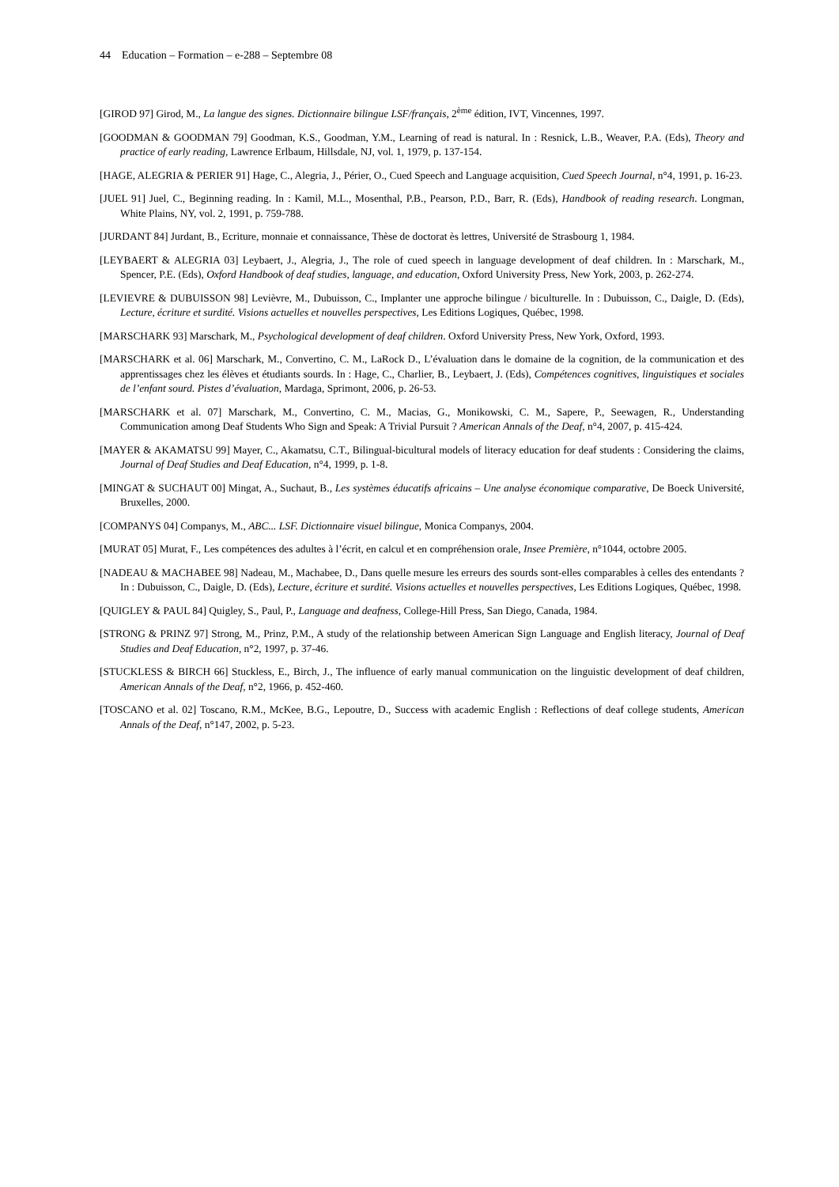44 Education – Formation – e-288 – Septembre 08
[GIROD 97] Girod, M., La langue des signes. Dictionnaire bilingue LSF/français, 2<sup>ème</sup> édition, IVT, Vincennes, 1997.
[GOODMAN & GOODMAN 79] Goodman, K.S., Goodman, Y.M., Learning of read is natural. In : Resnick, L.B., Weaver, P.A. (Eds), Theory and practice of early reading, Lawrence Erlbaum, Hillsdale, NJ, vol. 1, 1979, p. 137-154.
[HAGE, ALEGRIA & PERIER 91] Hage, C., Alegria, J., Périer, O., Cued Speech and Language acquisition, Cued Speech Journal, n°4, 1991, p. 16-23.
[JUEL 91] Juel, C., Beginning reading. In : Kamil, M.L., Mosenthal, P.B., Pearson, P.D., Barr, R. (Eds), Handbook of reading research. Longman, White Plains, NY, vol. 2, 1991, p. 759-788.
[JURDANT 84] Jurdant, B., Ecriture, monnaie et connaissance, Thèse de doctorat ès lettres, Université de Strasbourg 1, 1984.
[LEYBAERT & ALEGRIA 03] Leybaert, J., Alegria, J., The role of cued speech in language development of deaf children. In : Marschark, M., Spencer, P.E. (Eds), Oxford Handbook of deaf studies, language, and education, Oxford University Press, New York, 2003, p. 262-274.
[LEVIEVRE & DUBUISSON 98] Levièvre, M., Dubuisson, C., Implanter une approche bilingue / biculturelle. In : Dubuisson, C., Daigle, D. (Eds), Lecture, écriture et surdité. Visions actuelles et nouvelles perspectives, Les Editions Logiques, Québec, 1998.
[MARSCHARK 93] Marschark, M., Psychological development of deaf children. Oxford University Press, New York, Oxford, 1993.
[MARSCHARK et al. 06] Marschark, M., Convertino, C. M., LaRock D., L’évaluation dans le domaine de la cognition, de la communication et des apprentissages chez les élèves et étudiants sourds. In : Hage, C., Charlier, B., Leybaert, J. (Eds), Compétences cognitives, linguistiques et sociales de l’enfant sourd. Pistes d’évaluation, Mardaga, Sprimont, 2006, p. 26-53.
[MARSCHARK et al. 07] Marschark, M., Convertino, C. M., Macias, G., Monikowski, C. M., Sapere, P., Seewagen, R., Understanding Communication among Deaf Students Who Sign and Speak: A Trivial Pursuit ? American Annals of the Deaf, n°4, 2007, p. 415-424.
[MAYER & AKAMATSU 99] Mayer, C., Akamatsu, C.T., Bilingual-bicultural models of literacy education for deaf students : Considering the claims, Journal of Deaf Studies and Deaf Education, n°4, 1999, p. 1-8.
[MINGAT & SUCHAUT 00] Mingat, A., Suchaut, B., Les systèmes éducatifs africains – Une analyse économique comparative, De Boeck Université, Bruxelles, 2000.
[COMPANYS 04] Companys, M., ABC... LSF. Dictionnaire visuel bilingue, Monica Companys, 2004.
[MURAT 05] Murat, F., Les compétences des adultes à l’écrit, en calcul et en compréhension orale, Insee Première, n°1044, octobre 2005.
[NADEAU & MACHABEE 98] Nadeau, M., Machabee, D., Dans quelle mesure les erreurs des sourds sont-elles comparables à celles des entendants ? In : Dubuisson, C., Daigle, D. (Eds), Lecture, écriture et surdité. Visions actuelles et nouvelles perspectives, Les Editions Logiques, Québec, 1998.
[QUIGLEY & PAUL 84] Quigley, S., Paul, P., Language and deafness, College-Hill Press, San Diego, Canada, 1984.
[STRONG & PRINZ 97] Strong, M., Prinz, P.M., A study of the relationship between American Sign Language and English literacy, Journal of Deaf Studies and Deaf Education, n°2, 1997, p. 37-46.
[STUCKLESS & BIRCH 66] Stuckless, E., Birch, J., The influence of early manual communication on the linguistic development of deaf children, American Annals of the Deaf, n°2, 1966, p. 452-460.
[TOSCANO et al. 02] Toscano, R.M., McKee, B.G., Lepoutre, D., Success with academic English : Reflections of deaf college students, American Annals of the Deaf, n°147, 2002, p. 5-23.